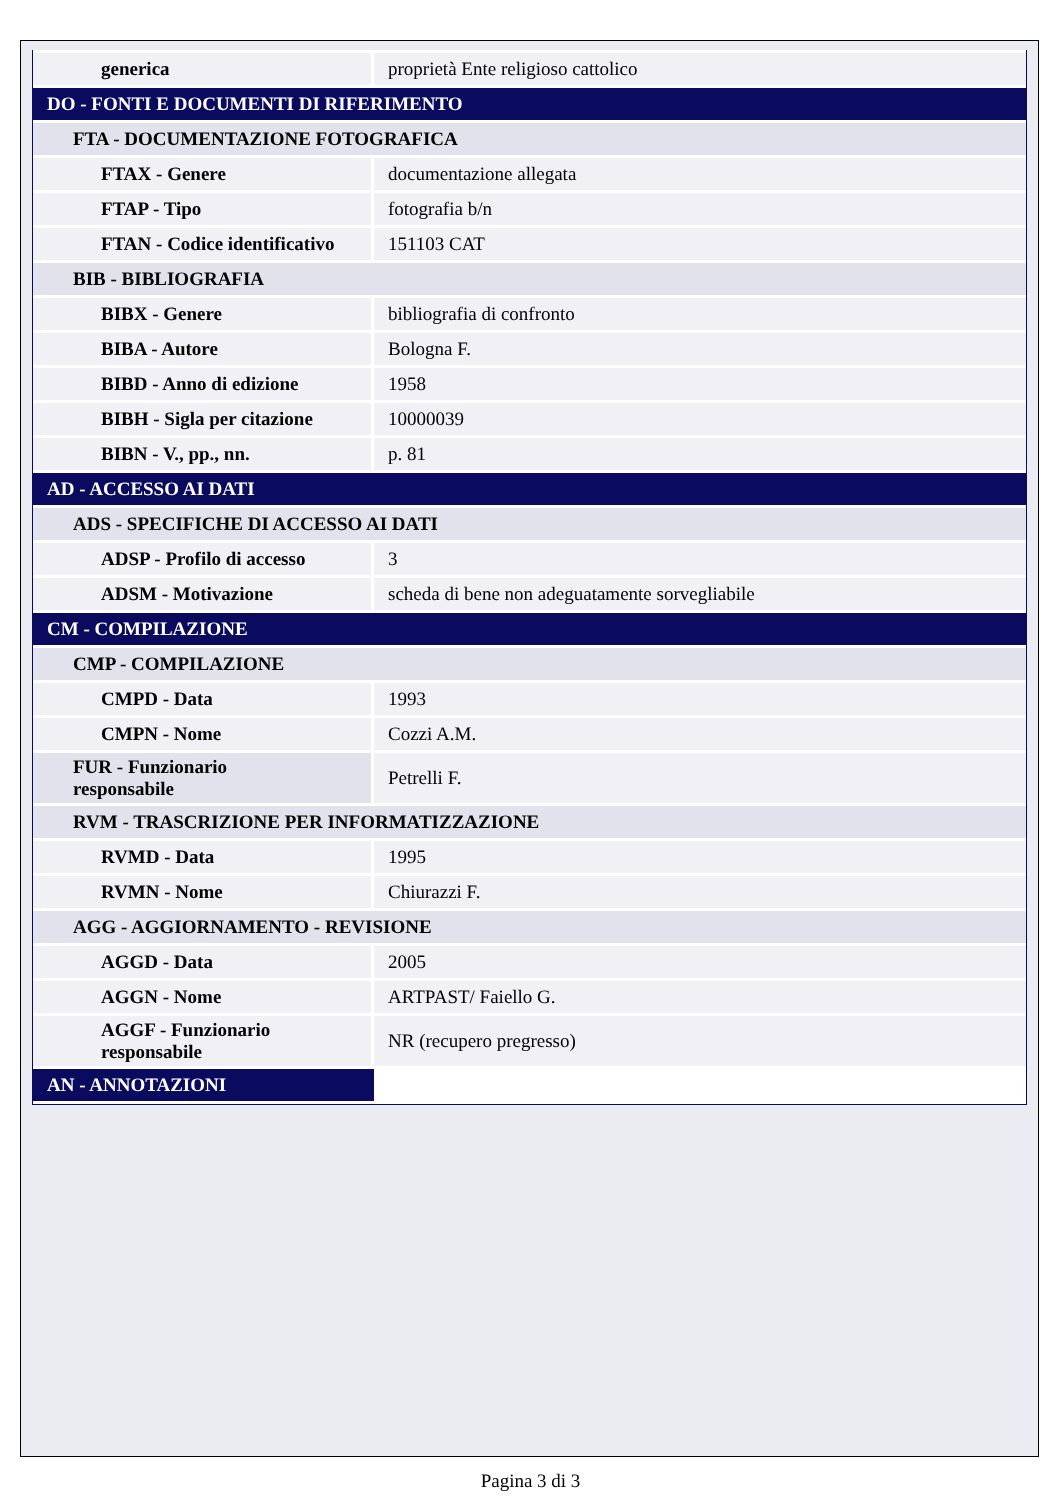| generica | proprietà Ente religioso cattolico |
| DO - FONTI E DOCUMENTI DI RIFERIMENTO | |
| FTA - DOCUMENTAZIONE FOTOGRAFICA | |
| FTAX - Genere | documentazione allegata |
| FTAP - Tipo | fotografia b/n |
| FTAN - Codice identificativo | 151103 CAT |
| BIB - BIBLIOGRAFIA | |
| BIBX - Genere | bibliografia di confronto |
| BIBA - Autore | Bologna F. |
| BIBD - Anno di edizione | 1958 |
| BIBH - Sigla per citazione | 10000039 |
| BIBN - V., pp., nn. | p. 81 |
| AD - ACCESSO AI DATI | |
| ADS - SPECIFICHE DI ACCESSO AI DATI | |
| ADSP - Profilo di accesso | 3 |
| ADSM - Motivazione | scheda di bene non adeguatamente sorvegliabile |
| CM - COMPILAZIONE | |
| CMP - COMPILAZIONE | |
| CMPD - Data | 1993 |
| CMPN - Nome | Cozzi A.M. |
| FUR - Funzionario responsabile | Petrelli F. |
| RVM - TRASCRIZIONE PER INFORMATIZZAZIONE | |
| RVMD - Data | 1995 |
| RVMN - Nome | Chiurazzi F. |
| AGG - AGGIORNAMENTO - REVISIONE | |
| AGGD - Data | 2005 |
| AGGN - Nome | ARTPAST/ Faiello G. |
| AGGF - Funzionario responsabile | NR (recupero pregresso) |
| AN - ANNOTAZIONI | |
Pagina 3 di 3